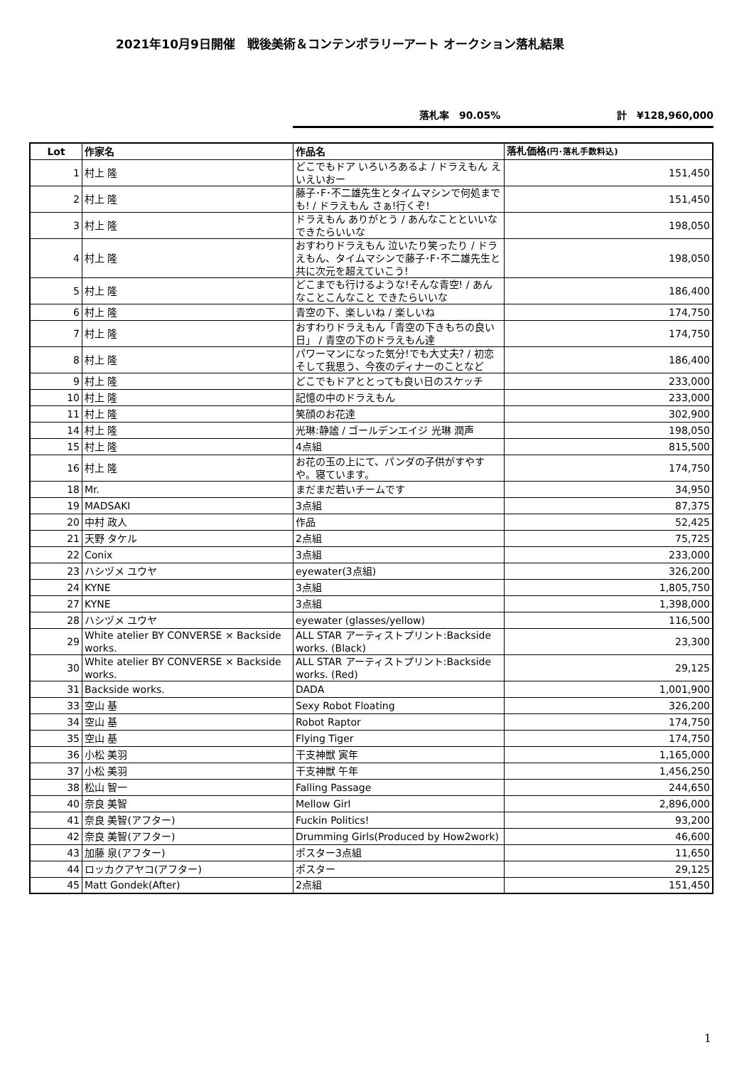2021年10月9日開催　戦後美術＆コンテンポラリーアート オークション落札結果
落札率　90.05% 計　¥128,960,000
| Lot | 作家名 | 作品名 | 落札価格 (円･落札手数料込) |
| --- | --- | --- | --- |
| 1 | 村上 隆 | どこでもドア いろいろあるよ / ドラえもん えいえいおー | 151,450 |
| 2 | 村上 隆 | 藤子･F･不二雄先生とタイムマシンで何処までも! / ドラえもん さぁ!行くぞ! | 151,450 |
| 3 | 村上 隆 | ドラえもん ありがとう / あんなことといいな できたらいいな | 198,050 |
| 4 | 村上 隆 | おすわりドラえもん 泣いたり笑ったり / ドラえもん、タイムマシンで藤子･F･不二雄先生と共に次元を超えていこう! | 198,050 |
| 5 | 村上 隆 | どこまでも行けるような!そんな青空! / あんなことこんなこと できたらいいな | 186,400 |
| 6 | 村上 隆 | 青空の下、楽しいね / 楽しいね | 174,750 |
| 7 | 村上 隆 | おすわりドラえもん「青空の下きもちの良い日」 / 青空の下のドラえもん達 | 174,750 |
| 8 | 村上 隆 | パワーマンになった気分!でも大丈夫? / 初恋そして我思う、今夜のディナーのことなど | 186,400 |
| 9 | 村上 隆 | どこでもドアととっても良い日のスケッチ | 233,000 |
| 10 | 村上 隆 | 記憶の中のドラえもん | 233,000 |
| 11 | 村上 隆 | 笑顔のお花達 | 302,900 |
| 14 | 村上 隆 | 光琳:静謐 / ゴールデンエイジ 光琳 潤声 | 198,050 |
| 15 | 村上 隆 | 4点組 | 815,500 |
| 16 | 村上 隆 | お花の玉の上にて、パンダの子供がすやすや。寝ています。 | 174,750 |
| 18 | Mr. | まだまだ若いチームです | 34,950 |
| 19 | MADSAKI | 3点組 | 87,375 |
| 20 | 中村 政人 | 作品 | 52,425 |
| 21 | 天野 タケル | 2点組 | 75,725 |
| 22 | Conix | 3点組 | 233,000 |
| 23 | ハシヅメ ユウヤ | eyewater(3点組) | 326,200 |
| 24 | KYNE | 3点組 | 1,805,750 |
| 27 | KYNE | 3点組 | 1,398,000 |
| 28 | ハシヅメ ユウヤ | eyewater (glasses/yellow) | 116,500 |
| 29 | White atelier BY CONVERSE × Backside works. | ALL STAR アーティストプリント:Backside works. (Black) | 23,300 |
| 30 | White atelier BY CONVERSE × Backside works. | ALL STAR アーティストプリント:Backside works. (Red) | 29,125 |
| 31 | Backside works. | DADA | 1,001,900 |
| 33 | 空山 基 | Sexy Robot Floating | 326,200 |
| 34 | 空山 基 | Robot Raptor | 174,750 |
| 35 | 空山 基 | Flying Tiger | 174,750 |
| 36 | 小松 美羽 | 干支神獣 寅年 | 1,165,000 |
| 37 | 小松 美羽 | 干支神獣 午年 | 1,456,250 |
| 38 | 松山 智一 | Falling Passage | 244,650 |
| 40 | 奈良 美智 | Mellow Girl | 2,896,000 |
| 41 | 奈良 美智(アフター) | Fuckin Politics! | 93,200 |
| 42 | 奈良 美智(アフター) | Drumming Girls(Produced by How2work) | 46,600 |
| 43 | 加藤 泉(アフター) | ポスター3点組 | 11,650 |
| 44 | ロッカクアヤコ(アフター) | ポスター | 29,125 |
| 45 | Matt Gondek(After) | 2点組 | 151,450 |
1